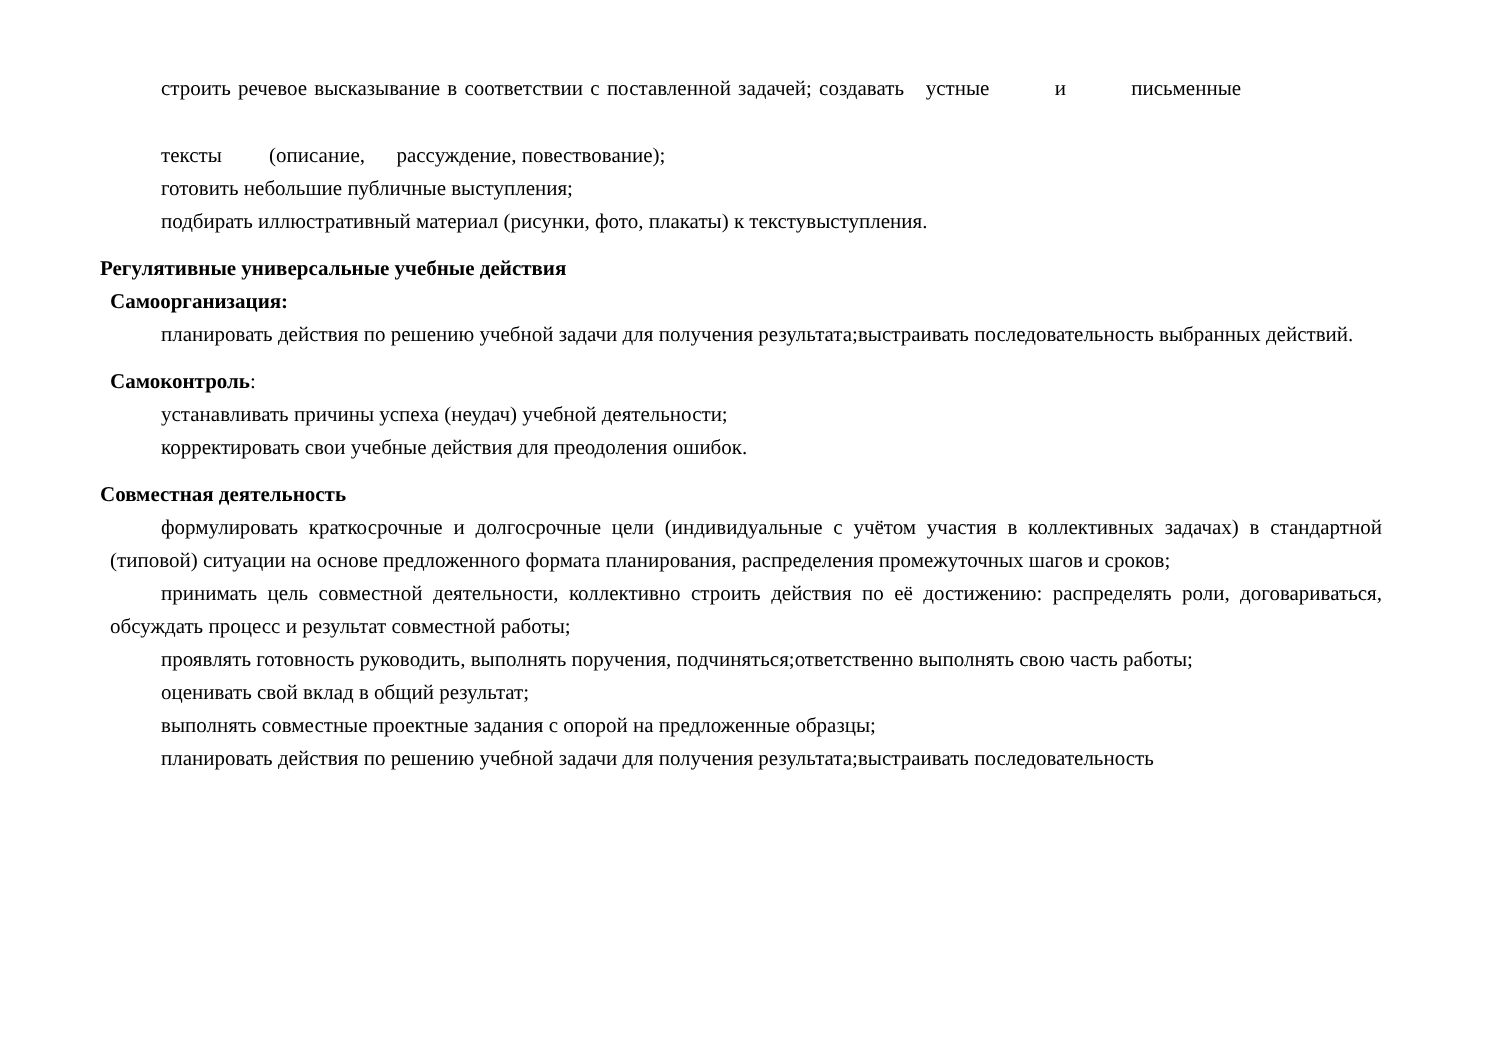строить речевое высказывание в соответствии с поставленной задачей; создавать устные и письменные
тексты (описание, рассуждение, повествование);
готовить небольшие публичные выступления;
подбирать иллюстративный материал (рисунки, фото, плакаты) к текстувыступления.
Регулятивные универсальные учебные действия
Самоорганизация:
планировать действия по решению учебной задачи для получения результата;выстраивать последовательность выбранных действий.
Самоконтроль:
устанавливать причины успеха (неудач) учебной деятельности;
корректировать свои учебные действия для преодоления ошибок.
Совместная деятельность
формулировать краткосрочные и долгосрочные цели (индивидуальные с учётом участия в коллективных задачах) в стандартной (типовой) ситуации на основе предложенного формата планирования, распределения промежуточных шагов и сроков;
принимать цель совместной деятельности, коллективно строить действия по её достижению: распределять роли, договариваться, обсуждать процесс и результат совместной работы;
проявлять готовность руководить, выполнять поручения, подчиняться;ответственно выполнять свою часть работы;
оценивать свой вклад в общий результат;
выполнять совместные проектные задания с опорой на предложенные образцы;
планировать действия по решению учебной задачи для получения результата;выстраивать последовательность